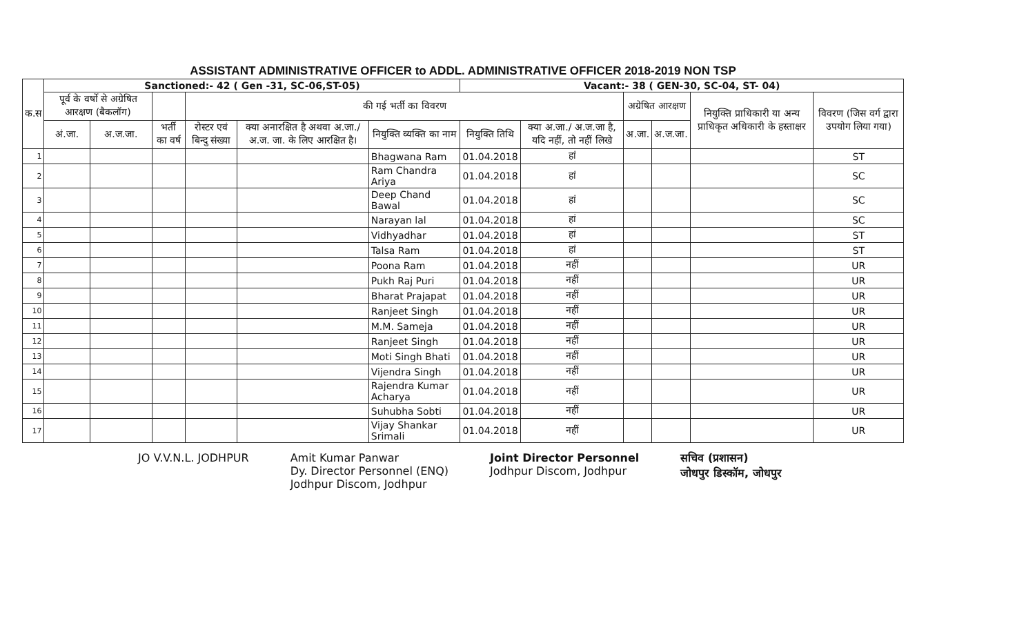| ASSISTANT ADMINISTRATIVE OFFICER to ADDL. ADMINISTRATIVE OFFICER 2018-2019 NON TSP | | | | | | | | | | | | |
| --- | --- | --- | --- | --- | --- | --- | --- | --- | --- | --- | --- | --- |
| क.स | Sanctioned:- 42 ( Gen -31, SC-06,ST-05) | | | | | | Vacant:- 38 ( GEN-30, SC-04, ST- 04) | | | | | |
| | पूर्व के वर्षो से अग्रेषित आरक्षण (बैकलॉग) | | | की गई भर्ती का विवरण | | | | | अग्रेषित आरक्षण | | नियुक्ति प्राधिकारी या अन्य प्राधिकृत अधिकारी के हस्ताक्षर | विवरण (जिस वर्ग द्वारा उपयोग लिया गया) |
| | अं.जा. | अ.ज.जा. | भर्ती का वर्ष | रोस्टर एवं बिन्दु संख्या | क्या अनारक्षित है अथवा अ.जा./अ.ज. जा. के लिए आरक्षित है। | नियुक्ति व्यक्ति का नाम | नियुक्ति तिथि | क्या अ.जा./ अ.ज.जा है, यदि नहीं, तो नहीं लिखे | अ.जा. | अ.ज.जा. | | |
| 1 | | | | | | Bhagwana Ram | 01.04.2018 | हां | | | | ST |
| 2 | | | | | | Ram Chandra Ariya | 01.04.2018 | हां | | | | SC |
| 3 | | | | | | Deep Chand Bawal | 01.04.2018 | हां | | | | SC |
| 4 | | | | | | Narayan lal | 01.04.2018 | हां | | | | SC |
| 5 | | | | | | Vidhyadhar | 01.04.2018 | हां | | | | ST |
| 6 | | | | | | Talsa Ram | 01.04.2018 | हां | | | | ST |
| 7 | | | | | | Poona Ram | 01.04.2018 | नहीं | | | | UR |
| 8 | | | | | | Pukh Raj Puri | 01.04.2018 | नहीं | | | | UR |
| 9 | | | | | | Bharat Prajapat | 01.04.2018 | नहीं | | | | UR |
| 10 | | | | | | Ranjeet Singh | 01.04.2018 | नहीं | | | | UR |
| 11 | | | | | | M.M. Sameja | 01.04.2018 | नहीं | | | | UR |
| 12 | | | | | | Ranjeet Singh | 01.04.2018 | नहीं | | | | UR |
| 13 | | | | | | Moti Singh Bhati | 01.04.2018 | नहीं | | | | UR |
| 14 | | | | | | Vijendra Singh | 01.04.2018 | नहीं | | | | UR |
| 15 | | | | | | Rajendra Kumar Acharya | 01.04.2018 | नहीं | | | | UR |
| 16 | | | | | | Suhubha Sobti | 01.04.2018 | नहीं | | | | UR |
| 17 | | | | | | Vijay Shankar Srimali | 01.04.2018 | नहीं | | | | UR |
JO V.V.N.L. JODHPUR Amit Kumar Panwar
Dy. Director Personnel (ENQ)
Jodhpur Discom, Jodhpur
Joint Director Personnel
Jodhpur Discom, Jodhpur
सचिव (प्रशासन)
जोधपुर डिस्कॉम, जोधपुर